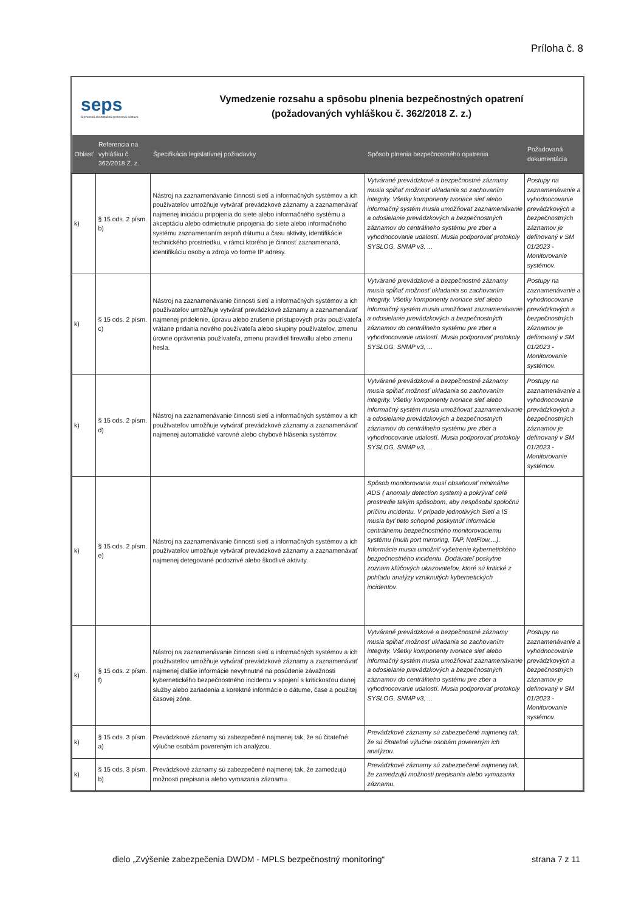Príloha č. 8
seps
Slovenská elektrizačná prenosová sústava
Vymedzenie rozsahu a spôsobu plnenia bezpečnostných opatrení
(požadovaných vyhláškou č. 362/2018 Z. z.)
| Oblasť | Referencia na vyhlášku č. 362/2018 Z. z. | Špecifikácia legislatívnej požiadavky | Spôsob plnenia bezpečnostného opatrenia | Požadovaná dokumentácia |
| --- | --- | --- | --- | --- |
| k) | § 15 ods. 2 písm. b) | Nástroj na zaznamenávanie činnosti sietí a informačných systémov a ich používateľov umožňuje vytvárať prevádzkové záznamy a zaznamenávať najmenej iniciáciu pripojenia do siete alebo informačného systému a akceptáciu alebo odmietnutie pripojenia do siete alebo informačného systému zaznamenaním aspoň dátumu a času aktivity, identifikácie technického prostriedku, v rámci ktorého je činnosť zaznamenaná, identifikáciu osoby a zdroja vo forme IP adresy. | Vytvárané prevádzkové a bezpečnostné záznamy musia spĺňať možnosť ukladania so zachovaním integrity. Všetky komponenty tvoriace sieť alebo informačný systém musia umožňovať zaznamenávanie a odosielanie prevádzkových a bezpečnostných záznamov do centrálneho systému pre zber a vyhodnocovanie udalostí. Musia podporovať protokoly SYSLOG, SNMP v3, ... | Postupy na zaznamenávanie a vyhodnocovanie prevádzkových a bezpečnostných záznamov je definovaný v SM 01/2023 - Monitorovanie systémov. |
| k) | § 15 ods. 2 písm. c) | Nástroj na zaznamenávanie činnosti sietí a informačných systémov a ich používateľov umožňuje vytvárať prevádzkové záznamy a zaznamenávať najmenej pridelenie, úpravu alebo zrušenie prístupových práv používateľa vrátane pridania nového používateľa alebo skupiny používateľov, zmenu úrovne oprávnenia používateľa, zmenu pravidiel firewallu alebo zmenu hesla. | Vytvárané prevádzkové a bezpečnostné záznamy musia spĺňať možnosť ukladania so zachovaním integrity. Všetky komponenty tvoriace sieť alebo informačný systém musia umožňovať zaznamenávanie a odosielanie prevádzkových a bezpečnostných záznamov do centrálneho systému pre zber a vyhodnocovanie udalostí. Musia podporovať protokoly SYSLOG, SNMP v3, ... | Postupy na zaznamenávanie a vyhodnocovanie prevádzkových a bezpečnostných záznamov je definovaný v SM 01/2023 - Monitorovanie systémov. |
| k) | § 15 ods. 2 písm. d) | Nástroj na zaznamenávanie činnosti sietí a informačných systémov a ich používateľov umožňuje vytvárať prevádzkové záznamy a zaznamenávať najmenej automatické varovné alebo chybové hlásenia systémov. | Vytvárané prevádzkové a bezpečnostné záznamy musia spĺňať možnosť ukladania so zachovaním integrity. Všetky komponenty tvoriace sieť alebo informačný systém musia umožňovať zaznamenávanie a odosielanie prevádzkových a bezpečnostných záznamov do centrálneho systému pre zber a vyhodnocovanie udalostí. Musia podporovať protokoly SYSLOG, SNMP v3, ... | Postupy na zaznamenávanie a vyhodnocovanie prevádzkových a bezpečnostných záznamov je definovaný v SM 01/2023 - Monitorovanie systémov. |
| k) | § 15 ods. 2 písm. e) | Nástroj na zaznamenávanie činnosti sietí a informačných systémov a ich používateľov umožňuje vytvárať prevádzkové záznamy a zaznamenávať najmenej detegované podozrivé alebo škodlivé aktivity. | Spôsob monitorovania musí obsahovať minimálne ADS ( anomaly detection system) a pokrývať celé prostredie takým spôsobom, aby nespôsobil spoločnú príčinu incidentu. V prípade jednotlivých Sietí a IS musia byť tieto schopné poskytnúť informácie centrálnemu bezpečnostného monitorovaciemu systému (multi port mirroring, TAP, NetFlow,...). Informácie musia umožniť vyšetrenie kybernetického bezpečnostného incidentu. Dodávateľ poskytne zoznam kľúčových ukazovateľov, ktoré sú kritické z pohľadu analýzy vzniknutých kybernetických incidentov. | |
| k) | § 15 ods. 2 písm. f) | Nástroj na zaznamenávanie činnosti sietí a informačných systémov a ich používateľov umožňuje vytvárať prevádzkové záznamy a zaznamenávať najmenej ďalšie informácie nevyhnutné na posúdenie závažnosti kybernetického bezpečnostného incidentu v spojení s kritickosťou danej služby alebo zariadenia a korektné informácie o dátume, čase a použitej časovej zóne. | Vytvárané prevádzkové a bezpečnostné záznamy musia spĺňať možnosť ukladania so zachovaním integrity. Všetky komponenty tvoriace sieť alebo informačný systém musia umožňovať zaznamenávanie a odosielanie prevádzkových a bezpečnostných záznamov do centrálneho systému pre zber a vyhodnocovanie udalostí. Musia podporovať protokoly SYSLOG, SNMP v3, ... | Postupy na zaznamenávanie a vyhodnocovanie prevádzkových a bezpečnostných záznamov je definovaný v SM 01/2023 - Monitorovanie systémov. |
| k) | § 15 ods. 3 písm. a) | Prevádzkové záznamy sú zabezpečené najmenej tak, že sú čitateľné výlučne osobám povereným ich analýzou. | Prevádzkové záznamy sú zabezpečené najmenej tak, že sú čitateľné výlučne osobám povereným ich analýzou. | |
| k) | § 15 ods. 3 písm. b) | Prevádzkové záznamy sú zabezpečené najmenej tak, že zamedzujú možnosti prepisania alebo vymazania záznamu. | Prevádzkové záznamy sú zabezpečené najmenej tak, že zamedzujú možnosti prepisania alebo vymazania záznamu. | |
dielo „Zvýšenie zabezpečenia DWDM - MPLS bezpečnostný monitoring“ strana 7 z 11